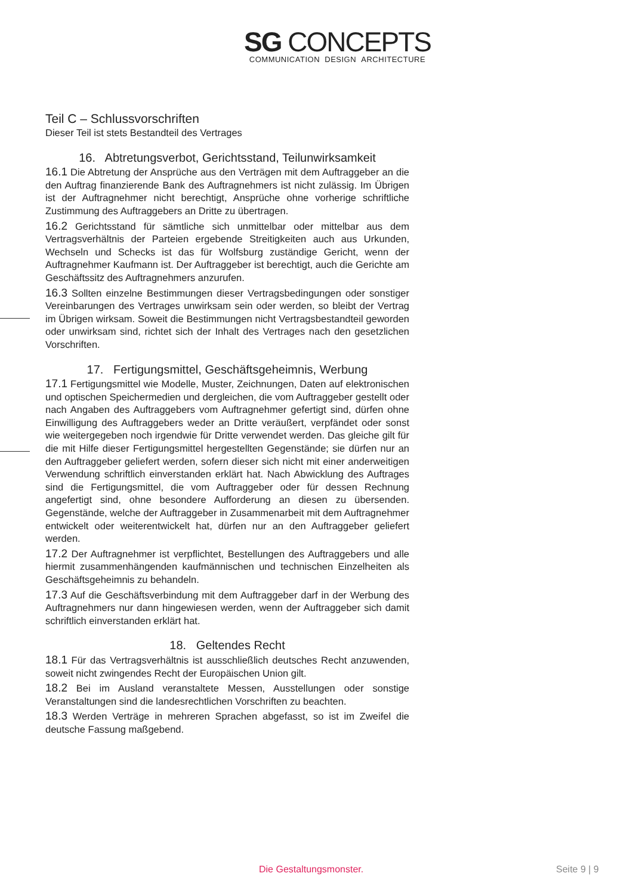SG CONCEPTS
COMMUNICATION DESIGN ARCHITECTURE
Teil C – Schlussvorschriften
Dieser Teil ist stets Bestandteil des Vertrages
16. Abtretungsverbot, Gerichtsstand, Teilunwirksamkeit
16.1 Die Abtretung der Ansprüche aus den Verträgen mit dem Auftraggeber an die den Auftrag finanzierende Bank des Auftragnehmers ist nicht zulässig. Im Übrigen ist der Auftragnehmer nicht berechtigt, Ansprüche ohne vorherige schriftliche Zustimmung des Auftraggebers an Dritte zu übertragen.
16.2 Gerichtsstand für sämtliche sich unmittelbar oder mittelbar aus dem Vertragsverhältnis der Parteien ergebende Streitigkeiten auch aus Urkunden, Wechseln und Schecks ist das für Wolfsburg zuständige Gericht, wenn der Auftragnehmer Kaufmann ist. Der Auftraggeber ist berechtigt, auch die Gerichte am Geschäftssitz des Auftragnehmers anzurufen.
16.3 Sollten einzelne Bestimmungen dieser Vertragsbedingungen oder sonstiger Vereinbarungen des Vertrages unwirksam sein oder werden, so bleibt der Vertrag im Übrigen wirksam. Soweit die Bestimmungen nicht Vertragsbestandteil geworden oder unwirksam sind, richtet sich der Inhalt des Vertrages nach den gesetzlichen Vorschriften.
17. Fertigungsmittel, Geschäftsgeheimnis, Werbung
17.1 Fertigungsmittel wie Modelle, Muster, Zeichnungen, Daten auf elektronischen und optischen Speichermedien und dergleichen, die vom Auftraggeber gestellt oder nach Angaben des Auftraggebers vom Auftragnehmer gefertigt sind, dürfen ohne Einwilligung des Auftraggebers weder an Dritte veräußert, verpfändet oder sonst wie weitergegeben noch irgendwie für Dritte verwendet werden. Das gleiche gilt für die mit Hilfe dieser Fertigungsmittel hergestellten Gegenstände; sie dürfen nur an den Auftraggeber geliefert werden, sofern dieser sich nicht mit einer anderweitigen Verwendung schriftlich einverstanden erklärt hat. Nach Abwicklung des Auftrages sind die Fertigungsmittel, die vom Auftraggeber oder für dessen Rechnung angefertigt sind, ohne besondere Aufforderung an diesen zu übersenden. Gegenstände, welche der Auftraggeber in Zusammenarbeit mit dem Auftragnehmer entwickelt oder weiterentwickelt hat, dürfen nur an den Auftraggeber geliefert werden.
17.2 Der Auftragnehmer ist verpflichtet, Bestellungen des Auftraggebers und alle hiermit zusammenhängenden kaufmännischen und technischen Einzelheiten als Geschäftsgeheimnis zu behandeln.
17.3 Auf die Geschäftsverbindung mit dem Auftraggeber darf in der Werbung des Auftragnehmers nur dann hingewiesen werden, wenn der Auftraggeber sich damit schriftlich einverstanden erklärt hat.
18. Geltendes Recht
18.1 Für das Vertragsverhältnis ist ausschließlich deutsches Recht anzuwenden, soweit nicht zwingendes Recht der Europäischen Union gilt.
18.2 Bei im Ausland veranstaltete Messen, Ausstellungen oder sonstige Veranstaltungen sind die landesrechtlichen Vorschriften zu beachten.
18.3 Werden Verträge in mehreren Sprachen abgefasst, so ist im Zweifel die deutsche Fassung maßgebend.
Die Gestaltungsmonster. Seite 9 | 9